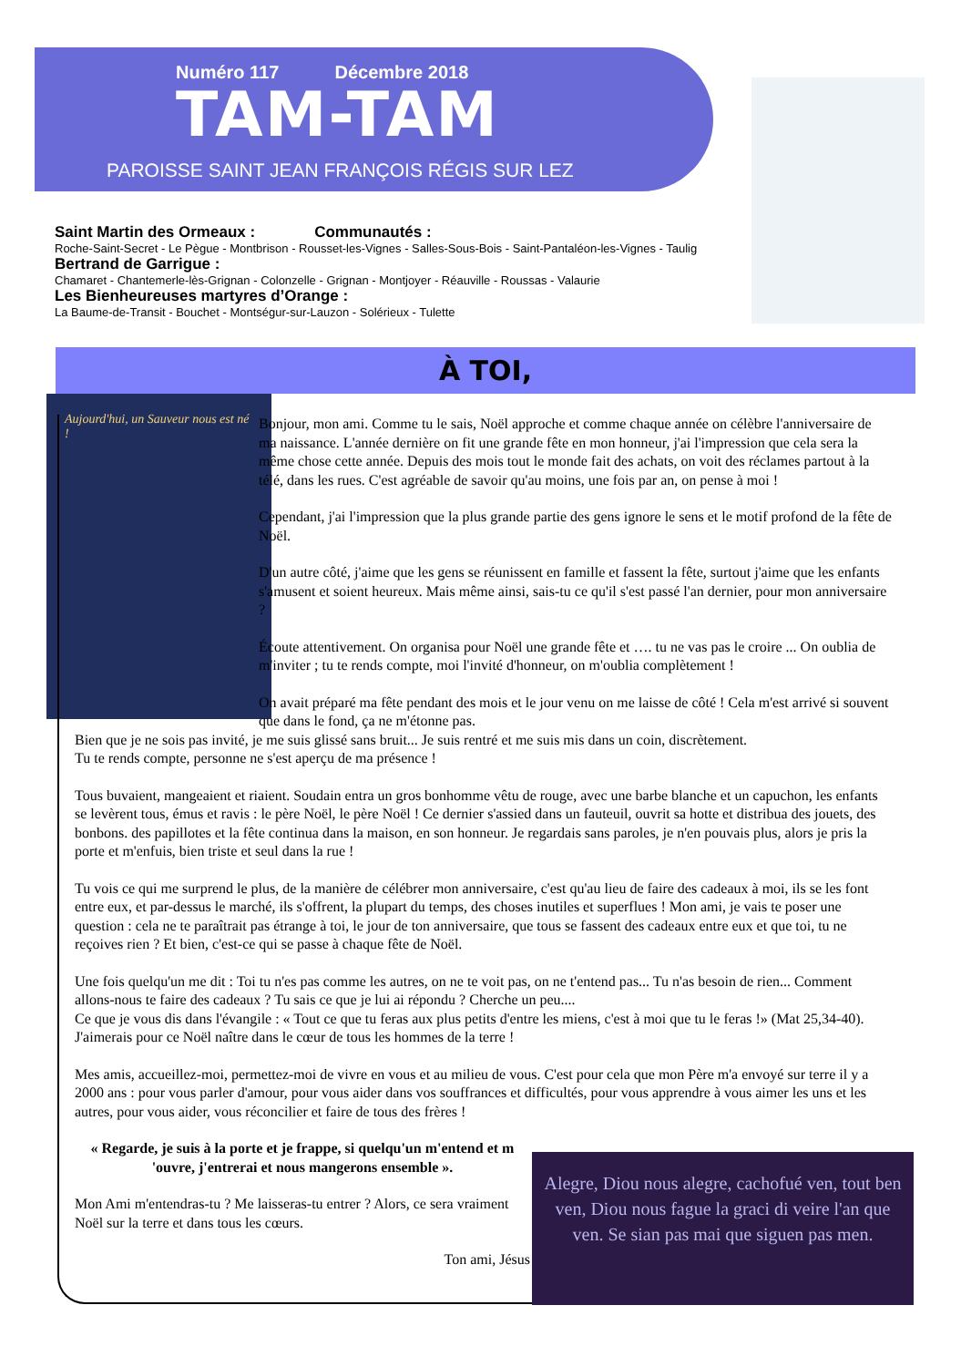Numéro 117 Décembre 2018
TAM-TAM
PAROISSE SAINT JEAN FRANÇOIS RÉGIS SUR LEZ
Saint Martin des Ormeaux : Communautés :
Roche-Saint-Secret - Le Pègue - Montbrison - Rousset-les-Vignes - Salles-Sous-Bois - Saint-Pantaléon-les-Vignes - Taulig
Bertrand de Garrigue :
Chamaret - Chantemerle-lès-Grignan - Colonzelle - Grignan - Montjoyer - Réauville - Roussas - Valaurie
Les Bienheureuses martyres d’Orange :
La Baume-de-Transit - Bouchet - Montségur-sur-Lauzon - Solérieux - Tulette
À TOI,
Aujourd'hui, un Sauveur nous est né !
Bonjour, mon ami. Comme tu le sais, Noël approche et comme chaque année on célèbre l'anniversaire de ma naissance. L'année dernière on fit une grande fête en mon honneur, j'ai l'impression que cela sera la même chose cette année. Depuis des mois tout le monde fait des achats, on voit des réclames partout à la télé, dans les rues. C'est agréable de savoir qu'au moins, une fois par an, on pense à moi !
Cependant, j'ai l'impression que la plus grande partie des gens ignore le sens et le motif profond de la fête de Noël.
D'un autre côté, j'aime que les gens se réunissent en famille et fassent la fête, surtout j'aime que les enfants s'amusent et soient heureux. Mais même ainsi, sais-tu ce qu'il s'est passé l'an dernier, pour mon anniversaire ?
Écoute attentivement. On organisa pour Noël une grande fête et …. tu ne vas pas le croire ... On oublia de m'inviter ; tu te rends compte, moi l'invité d'honneur, on m'oublia complètement !
On avait préparé ma fête pendant des mois et le jour venu on me laisse de côté ! Cela m'est arrivé si souvent que dans le fond, ça ne m'étonne pas.
Bien que je ne sois pas invité, je me suis glissé sans bruit... Je suis rentré et me suis mis dans un coin, discrètement.
Tu te rends compte, personne ne s'est aperçu de ma présence !
Tous buvaient, mangeaient et riaient. Soudain entra un gros bonhomme vêtu de rouge, avec une barbe blanche et un capuchon, les enfants se levèrent tous, émus et ravis : le père Noël, le père Noël ! Ce dernier s'assied dans un fauteuil, ouvrit sa hotte et distribua des jouets, des bonbons. des papillotes et la fête continua dans la maison, en son honneur. Je regardais sans paroles, je n'en pouvais plus, alors je pris la porte et m'enfuis, bien triste et seul dans la rue !
Tu vois ce qui me surprend le plus, de la manière de célébrer mon anniversaire, c'est qu'au lieu de faire des cadeaux à moi, ils se les font entre eux, et par-dessus le marché, ils s'offrent, la plupart du temps, des choses inutiles et superflues ! Mon ami, je vais te poser une question : cela ne te paraîtrait pas étrange à toi, le jour de ton anniversaire, que tous se fassent des cadeaux entre eux et que toi, tu ne reçoives rien ? Et bien, c'est-ce qui se passe à chaque fête de Noël.
Une fois quelqu'un me dit : Toi tu n'es pas comme les autres, on ne te voit pas, on ne t'entend pas... Tu n'as besoin de rien... Comment allons-nous te faire des cadeaux ? Tu sais ce que je lui ai répondu ? Cherche un peu....
Ce que je vous dis dans l'évangile : « Tout ce que tu feras aux plus petits d'entre les miens, c'est à moi que tu le feras !» (Mat 25,34-40). J'aimerais pour ce Noël naître dans le cœur de tous les hommes de la terre !
Mes amis, accueillez-moi, permettez-moi de vivre en vous et au milieu de vous. C'est pour cela que mon Père m'a envoyé sur terre il y a 2000 ans : pour vous parler d'amour, pour vous aider dans vos souffrances et difficultés, pour vous apprendre à vous aimer les uns et les autres, pour vous aider, vous réconcilier et faire de tous des frères !
« Regarde, je suis à la porte et je frappe, si quelqu'un m'entend et m 'ouvre, j'entrerai et nous mangerons ensemble ».
Mon Ami m'entendras-tu ? Me laisseras-tu entrer ? Alors, ce sera vraiment Noël sur la terre et dans tous les cœurs.
Ton ami, Jésus
Alegre, Diou nous alegre, cachofué ven, tout ben ven, Diou nous fague la graci di veire l'an que ven. Se sian pas mai que siguen pas men.